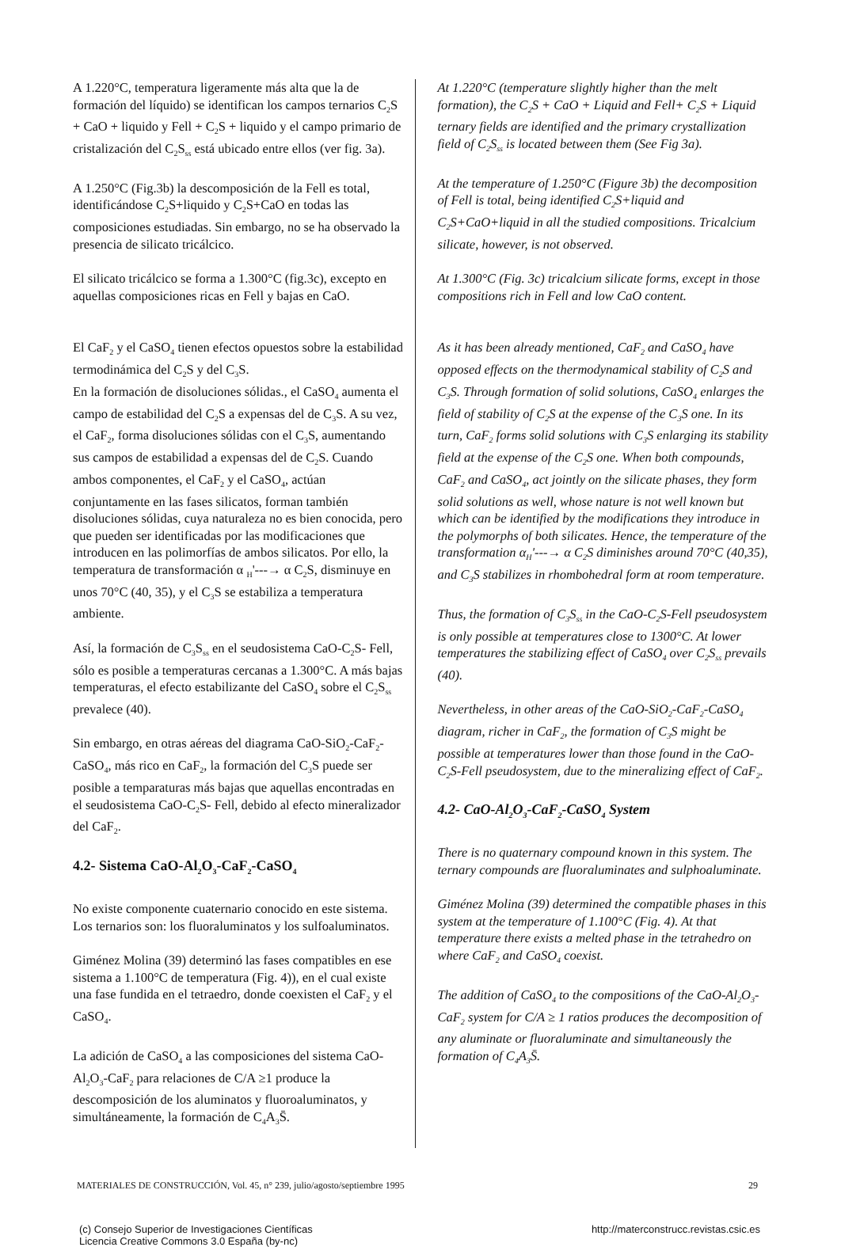A 1.220°C, temperatura ligeramente más alta que la de formación del líquido) se identifican los campos ternarios C<sub>2</sub>S + CaO + liquido y Fell + C<sub>2</sub>S + liquido y el campo primario de cristalización del C<sub>2</sub>S<sub>ss</sub> está ubicado entre ellos (ver fig. 3a).
A 1.250°C (Fig.3b) la descomposición de la Fell es total, identificándose C<sub>2</sub>S+liquido y C<sub>2</sub>S+CaO en todas las composiciones estudiadas. Sin embargo, no se ha observado la presencia de silicato tricálcico.
El silicato tricálcico se forma a 1.300°C (fig.3c), excepto en aquellas composiciones ricas en Fell y bajas en CaO.
El CaF<sub>2</sub> y el CaSO<sub>4</sub> tienen efectos opuestos sobre la estabilidad termodinámica del C<sub>2</sub>S y del C<sub>3</sub>S.
En la formación de disoluciones sólidas., el CaSO<sub>4</sub> aumenta el campo de estabilidad del C<sub>2</sub>S a expensas del de C<sub>3</sub>S. A su vez, el CaF<sub>2</sub>, forma disoluciones sólidas con el C<sub>3</sub>S, aumentando sus campos de estabilidad a expensas del de C<sub>2</sub>S. Cuando ambos componentes, el CaF<sub>2</sub> y el CaSO<sub>4</sub>, actúan conjuntamente en las fases silicatos, forman también disoluciones sólidas, cuya naturaleza no es bien conocida, pero que pueden ser identificadas por las modificaciones que introducen en las polimorfías de ambos silicatos. Por ello, la temperatura de transformación α <sub>H</sub>'---→ α C<sub>2</sub>S, disminuye en unos 70°C (40, 35), y el C<sub>3</sub>S se estabiliza a temperatura ambiente.
Así, la formación de C<sub>3</sub>S<sub>ss</sub> en el seudosistema CaO-C<sub>2</sub>S- Fell, sólo es posible a temperaturas cercanas a 1.300°C. A más bajas temperaturas, el efecto estabilizante del CaSO<sub>4</sub> sobre el C<sub>2</sub>S<sub>ss</sub> prevalece (40).
Sin embargo, en otras aéreas del diagrama CaO-SiO<sub>2</sub>-CaF<sub>2</sub>-CaSO<sub>4</sub>, más rico en CaF<sub>2</sub>, la formación del C<sub>3</sub>S puede ser posible a temparaturas más bajas que aquellas encontradas en el seudosistema CaO-C<sub>2</sub>S- Fell, debido al efecto mineralizador del CaF<sub>2</sub>.
4.2- Sistema CaO-Al<sub>2</sub>O<sub>3</sub>-CaF<sub>2</sub>-CaSO<sub>4</sub>
No existe componente cuaternario conocido en este sistema. Los ternarios son: los fluoraluminatos y los sulfoaluminatos.
Giménez Molina (39) determinó las fases compatibles en ese sistema a 1.100°C de temperatura (Fig. 4)), en el cual existe una fase fundida en el tetraedro, donde coexisten el CaF<sub>2</sub> y el CaSO<sub>4</sub>.
La adición de CaSO<sub>4</sub> a las composiciones del sistema CaO-Al<sub>2</sub>O<sub>3</sub>-CaF<sub>2</sub> para relaciones de C/A ≥1 produce la descomposición de los aluminatos y fluoroaluminatos, y simultáneamente, la formación de C<sub>4</sub>A<sub>3</sub>S̄.
At 1.220°C (temperature slightly higher than the melt formation), the C<sub>2</sub>S + CaO + Liquid and Fell+ C<sub>2</sub>S + Liquid ternary fields are identified and the primary crystallization field of C<sub>2</sub>S<sub>ss</sub> is located between them (See Fig 3a).
At the temperature of 1.250°C (Figure 3b) the decomposition of Fell is total, being identified C<sub>2</sub>S+liquid and C<sub>2</sub>S+CaO+liquid in all the studied compositions. Tricalcium silicate, however, is not observed.
At 1.300°C (Fig. 3c) tricalcium silicate forms, except in those compositions rich in Fell and low CaO content.
As it has been already mentioned, CaF<sub>2</sub> and CaSO<sub>4</sub> have opposed effects on the thermodynamical stability of C<sub>2</sub>S and C<sub>3</sub>S. Through formation of solid solutions, CaSO<sub>4</sub> enlarges the field of stability of C<sub>2</sub>S at the expense of the C<sub>3</sub>S one. In its turn, CaF<sub>2</sub> forms solid solutions with C<sub>3</sub>S enlarging its stability field at the expense of the C<sub>2</sub>S one. When both compounds, CaF<sub>2</sub> and CaSO<sub>4</sub>, act jointly on the silicate phases, they form solid solutions as well, whose nature is not well known but which can be identified by the modifications they introduce in the polymorphs of both silicates. Hence, the temperature of the transformation α<sub>H</sub>'---→ α C<sub>2</sub>S diminishes around 70°C (40,35), and C<sub>3</sub>S stabilizes in rhombohedral form at room temperature.
Thus, the formation of C<sub>3</sub>S<sub>ss</sub> in the CaO-C<sub>2</sub>S-Fell pseudosystem is only possible at temperatures close to 1300°C. At lower temperatures the stabilizing effect of CaSO<sub>4</sub> over C<sub>2</sub>S<sub>ss</sub> prevails (40).
Nevertheless, in other areas of the CaO-SiO<sub>2</sub>-CaF<sub>2</sub>-CaSO<sub>4</sub> diagram, richer in CaF<sub>2</sub>, the formation of C<sub>3</sub>S might be possible at temperatures lower than those found in the CaO-C<sub>2</sub>S-Fell pseudosystem, due to the mineralizing effect of CaF<sub>2</sub>.
4.2- CaO-Al<sub>2</sub>O<sub>3</sub>-CaF<sub>2</sub>-CaSO<sub>4</sub> System
There is no quaternary compound known in this system. The ternary compounds are fluoraluminates and sulphoaluminate.
Giménez Molina (39) determined the compatible phases in this system at the temperature of 1.100°C (Fig. 4). At that temperature there exists a melted phase in the tetrahedro on where CaF<sub>2</sub> and CaSO<sub>4</sub> coexist.
The addition of CaSO<sub>4</sub> to the compositions of the CaO-Al<sub>2</sub>O<sub>3</sub>-CaF<sub>2</sub> system for C/A ≥ 1 ratios produces the decomposition of any aluminate or fluoraluminate and simultaneously the formation of C<sub>4</sub>A<sub>3</sub>S̄.
MATERIALES DE CONSTRUCCIÓN, Vol. 45, n° 239, julio/agosto/septiembre 1995 29
(c) Consejo Superior de Investigaciones Científicas
Licencia Creative Commons 3.0 España (by-nc) http://materconstrucc.revistas.csic.es